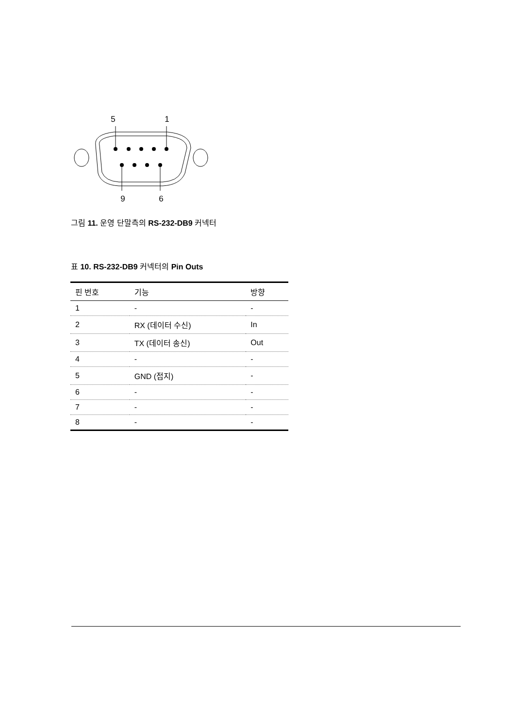5
1
9
6
그림 11. 운영 단말측의 RS-232-DB9 커넥터
표 10. RS-232-DB9 커넥터의 Pin Outs
| 핀 번호 | 기능 | 방향 |
| --- | --- | --- |
| 1 | - | - |
| 2 | RX (데이터 수신) | In |
| 3 | TX (데이터 송신) | Out |
| 4 | - | - |
| 5 | GND (접지) | - |
| 6 | - | - |
| 7 | - | - |
| 8 | - | - |